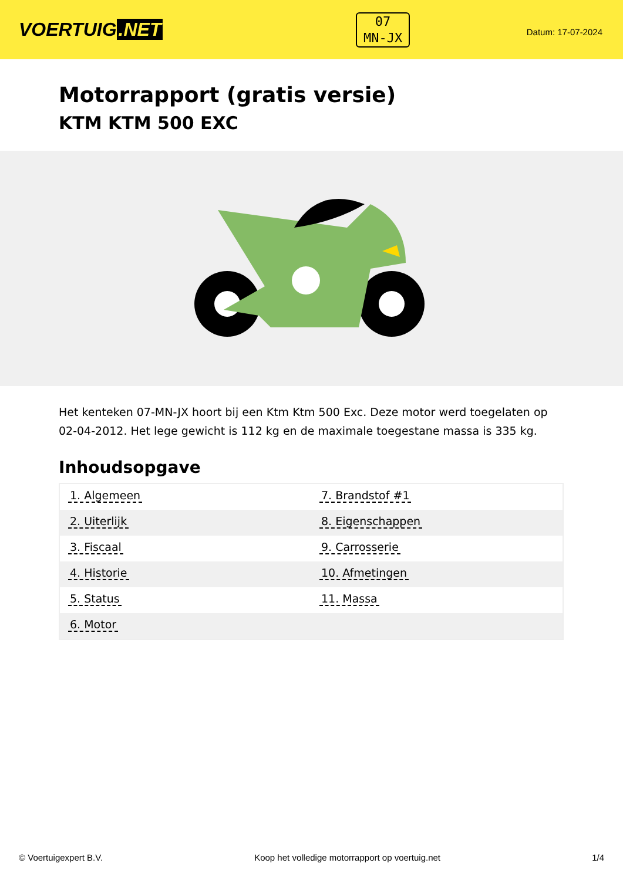VOERTUIG.NET
07
MN-JX
Datum: 17-07-2024
Motorrapport (gratis versie)
KTM KTM 500 EXC
Het kenteken 07-MN-JX hoort bij een Ktm Ktm 500 Exc. Deze motor werd toegelaten op 02-04-2012. Het lege gewicht is 112 kg en de maximale toegestane massa is 335 kg.
Inhoudsopgave
| 1. Algemeen | 7. Brandstof #1 |
| 2. Uiterlijk | 8. Eigenschappen |
| 3. Fiscaal | 9. Carrosserie |
| 4. Historie | 10. Afmetingen |
| 5. Status | 11. Massa |
| 6. Motor | |
© Voertuigexpert B.V. Koop het volledige motorrapport op voertuig.net
1/4